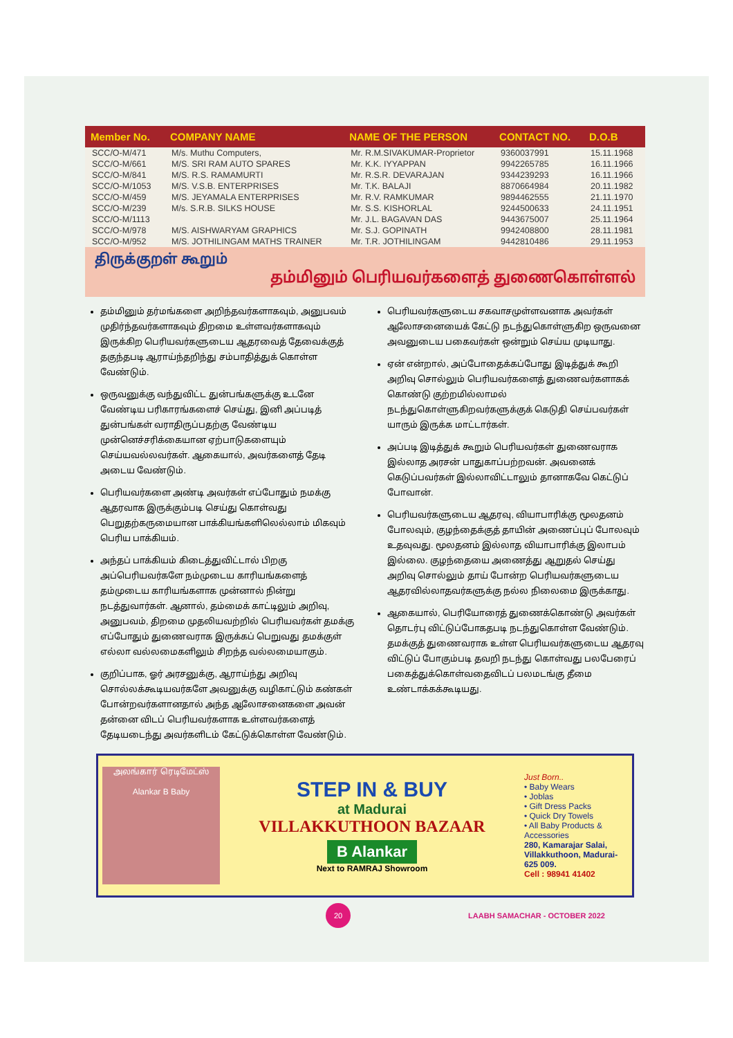| Member No. | COMPANY NAME | NAME OF THE PERSON | CONTACT NO. | D.O.B |
| --- | --- | --- | --- | --- |
| SCC/O-M/471 | M/s. Muthu Computers, | Mr. R.M.SIVAKUMAR-Proprietor | 9360037991 | 15.11.1968 |
| SCC/O-M/661 | M/S. SRI RAM AUTO SPARES | Mr. K.K. IYYAPPAN | 9942265785 | 16.11.1966 |
| SCC/O-M/841 | M/S. R.S. RAMAMURTI | Mr. R.S.R. DEVARAJAN | 9344239293 | 16.11.1966 |
| SCC/O-M/1053 | M/S. V.S.B. ENTERPRISES | Mr. T.K. BALAJI | 8870664984 | 20.11.1982 |
| SCC/O-M/459 | M/S. JEYAMALA ENTERPRISES | Mr. R.V. RAMKUMAR | 9894462555 | 21.11.1970 |
| SCC/O-M/239 | M/s. S.R.B. SILKS HOUSE | Mr. S.S. KISHORLAL | 9244500633 | 24.11.1951 |
| SCC/O-M/1113 | | Mr. J.L. BAGAVAN DAS | 9443675007 | 25.11.1964 |
| SCC/O-M/978 | M/S. AISHWARYAM GRAPHICS | Mr. S.J. GOPINATH | 9942408800 | 28.11.1981 |
| SCC/O-M/952 | M/S. JOTHILINGAM MATHS TRAINER | Mr. T.R. JOTHILINGAM | 9442810486 | 29.11.1953 |
திருக்குறள் கூறும்
தம்மினும் பெரியவர்களைத் துணைகொள்ளல்
தம்மினும் தர்மங்களை அறிந்தவர்களாகவும், அனுபவம் முதிர்ந்தவர்களாகவும் திறமை உள்ளவர்களாகவும் இருக்கிற பெரியவர்களுடைய ஆதரவைத் தேவைக்குத் தகுந்தபடி ஆராய்ந்தறிந்து சம்பாதித்துக் கொள்ள வேண்டும்.
ஒருவனுக்கு வந்துவிட்ட துன்பங்களுக்கு உடனே வேண்டிய பரிகாரங்களைச் செய்து, இனி அப்படித் துன்பங்கள் வராதிருப்பதற்கு வேண்டிய முன்னெச்சரிக்கையான ஏற்பாடுகளையும் செய்யவல்லவர்கள். ஆகையால், அவர்களைத் தேடி அடைய வேண்டும்.
பெரியவர்களை அண்டி அவர்கள் எப்போதும் நமக்கு ஆதரவாக இருக்கும்படி செய்து கொள்வது பெறுதற்கருமையான பாக்கியங்களிலெல்லாம் மிகவும் பெரிய பாக்கியம்.
அந்தப் பாக்கியம் கிடைத்துவிட்டால் பிறகு அப்பெரியவர்களே நம்முடைய காரியங்களைத் தம்முடைய காரியங்களாக முன்னால் நின்று நடத்துவார்கள். ஆனால், தம்மைக் காட்டிலும் அறிவு, அனுபவம், திறமை முதலியவற்றில் பெரியவர்கள் தமக்கு எப்போதும் துணைவராக இருக்கப் பெறுவது தமக்குள் எல்லா வல்லமைகளிலும் சிறந்த வல்லமையாகும்.
குறிப்பாக, ஓர் அரசனுக்கு, ஆராய்ந்து அறிவு சொல்லக்கூடியவர்களே அவனுக்கு வழிகாட்டும் கண்கள் போன்றவர்களானதால் அந்த ஆலோசனைகளை அவன் தன்னை விடப் பெரியவர்களாக உள்ளவர்களைத் தேடியடைந்து அவர்களிடம் கேட்டுக்கொள்ள வேண்டும்.
பெரியவர்களுடைய சகவாசமுள்ளவனாக அவர்கள் ஆலோசனையைக் கேட்டு நடந்துகொள்ளுகிற ஒருவனை அவனுடைய பகைவர்கள் ஒன்றும் செய்ய முடியாது.
ஏன் என்றால், அப்போதைக்கப்போது இடித்துக் கூறி அறிவு சொல்லும் பெரியவர்களைத் துணைவர்களாகக் கொண்டு குற்றமில்லாமல் நடந்துகொள்ளுகிறவர்களுக்குக் கெடுதி செய்பவர்கள் யாரும் இருக்க மாட்டார்கள்.
அப்படி இடித்துக் கூறும் பெரியவர்கள் துணைவராக இல்லாத அரசன் பாதுகாப்பற்றவன். அவனைக் கெடுப்பவர்கள் இல்லாவிட்டாலும் தானாகவே கெட்டுப் போவான்.
பெரியவர்களுடைய ஆதரவு, வியாபாரிக்கு மூலதனம் போலவும், குழந்தைக்குத் தாயின் அணைப்புப் போலவும் உதவுவது. மூலதனம் இல்லாத வியாபாரிக்கு இலாபம் இல்லை. குழந்தையை அணைத்து ஆறுதல் செய்து அறிவு சொல்லும் தாய் போன்ற பெரியவர்களுடைய ஆதரவில்லாதவர்களுக்கு நல்ல நிலைமை இருக்காது.
ஆகையால், பெரியோரைத் துணைக்கொண்டு அவர்கள் தொடர்பு விட்டுப்போகதபடி நடந்துகொள்ள வேண்டும். தமக்குத் துணைவராக உள்ள பெரியவர்களுடைய ஆதரவு விட்டுப் போகும்படி தவறி நடந்து கொள்வது பலபேரைப் பகைத்துக்கொள்வதைவிடப் பலமடங்கு தீமை உண்டாக்கக்கூடியது.
அலங்கார் ரெடிமேட்ஸ்
Alankar B Baby
STEP IN & BUY
at Madurai
VILLAKKUTHOON BAZAAR
B Alankar
Next to RAMRAJ Showroom
Just Born..
• Baby Wears
• Joblas
• Gift Dress Packs
• Quick Dry Towels
• All Baby Products & Accessories
280, Kamarajar Salai, Villakkuthoon, Madurai-625 009.
Cell : 98941 41402
20
LAABH SAMACHAR - OCTOBER 2022